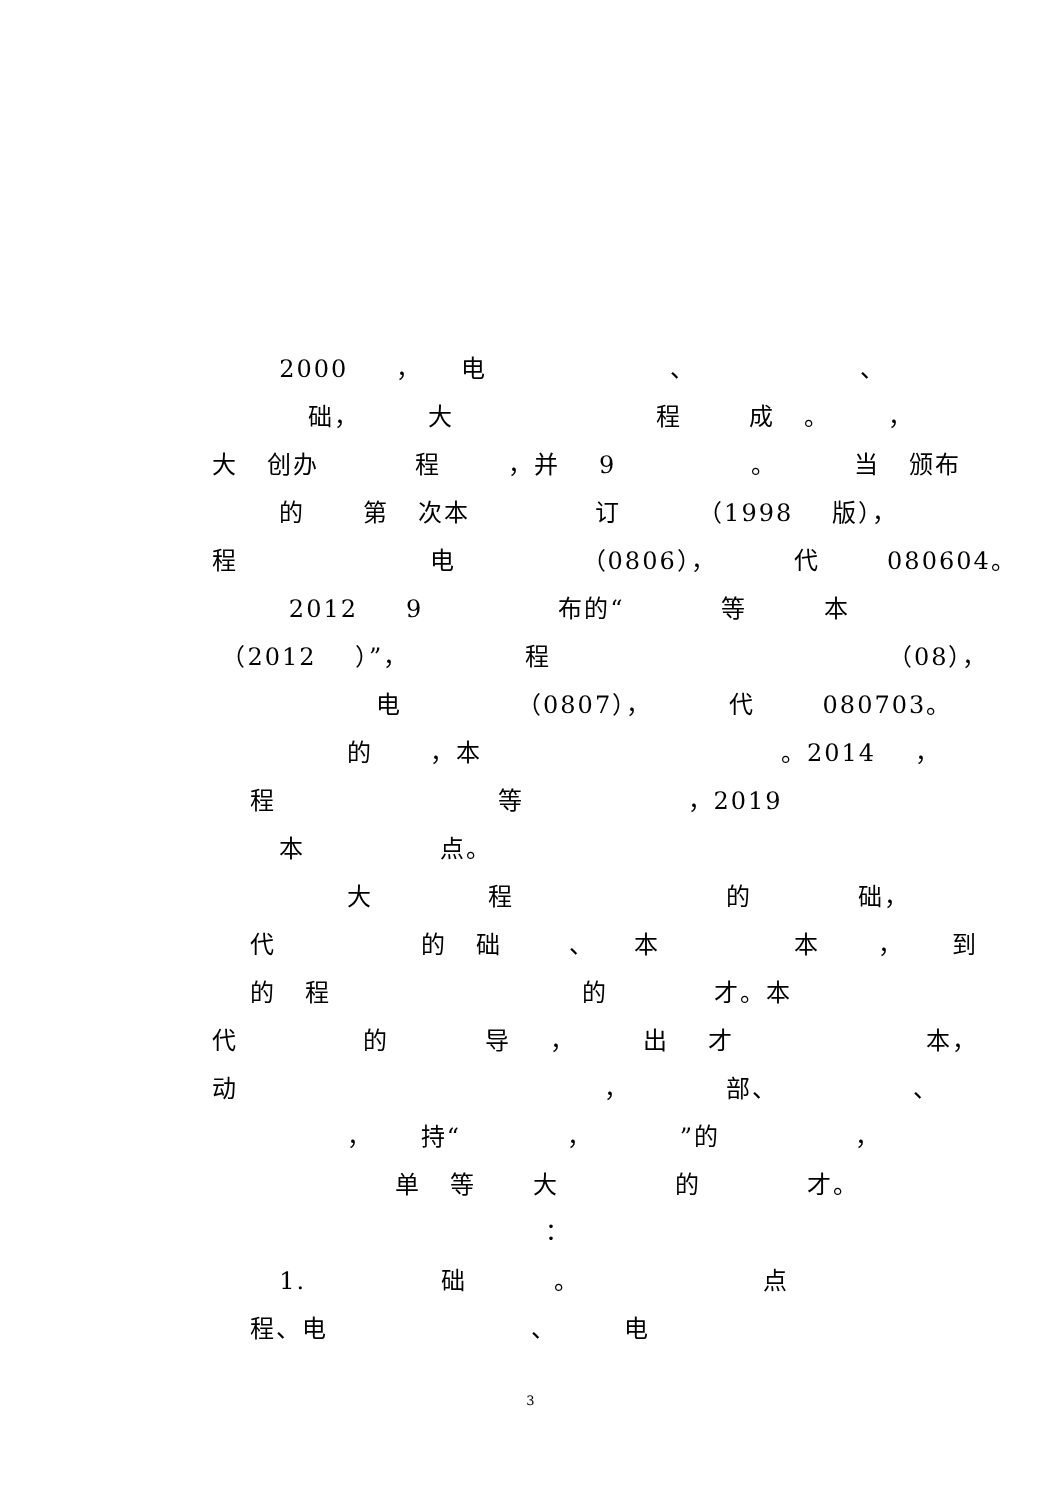2000 ， 电 、 、
础， 大 程 成 。 ，
大 创办 程 ，并 9 。 当 颁布
的 第 次本 订 （1998 版），
程 电 （0806）， 代 080604。
2012 9 布的“ 等 本
（2012 ）”， 程 （08），
电 （0807）， 代 080703。
的 ，本 。2014 ，
程 等 ，2019
本 点。
大 程 的 础，
代 的 础 、 本 本 ， 到
的 程 的 才。本
代 的 导 ， 出 才 本，
动 ， 部、 、
， 持“ ， ”的 ，
单 等 大 的 才。
：
1. 础 。 点
程、电 、 电
3